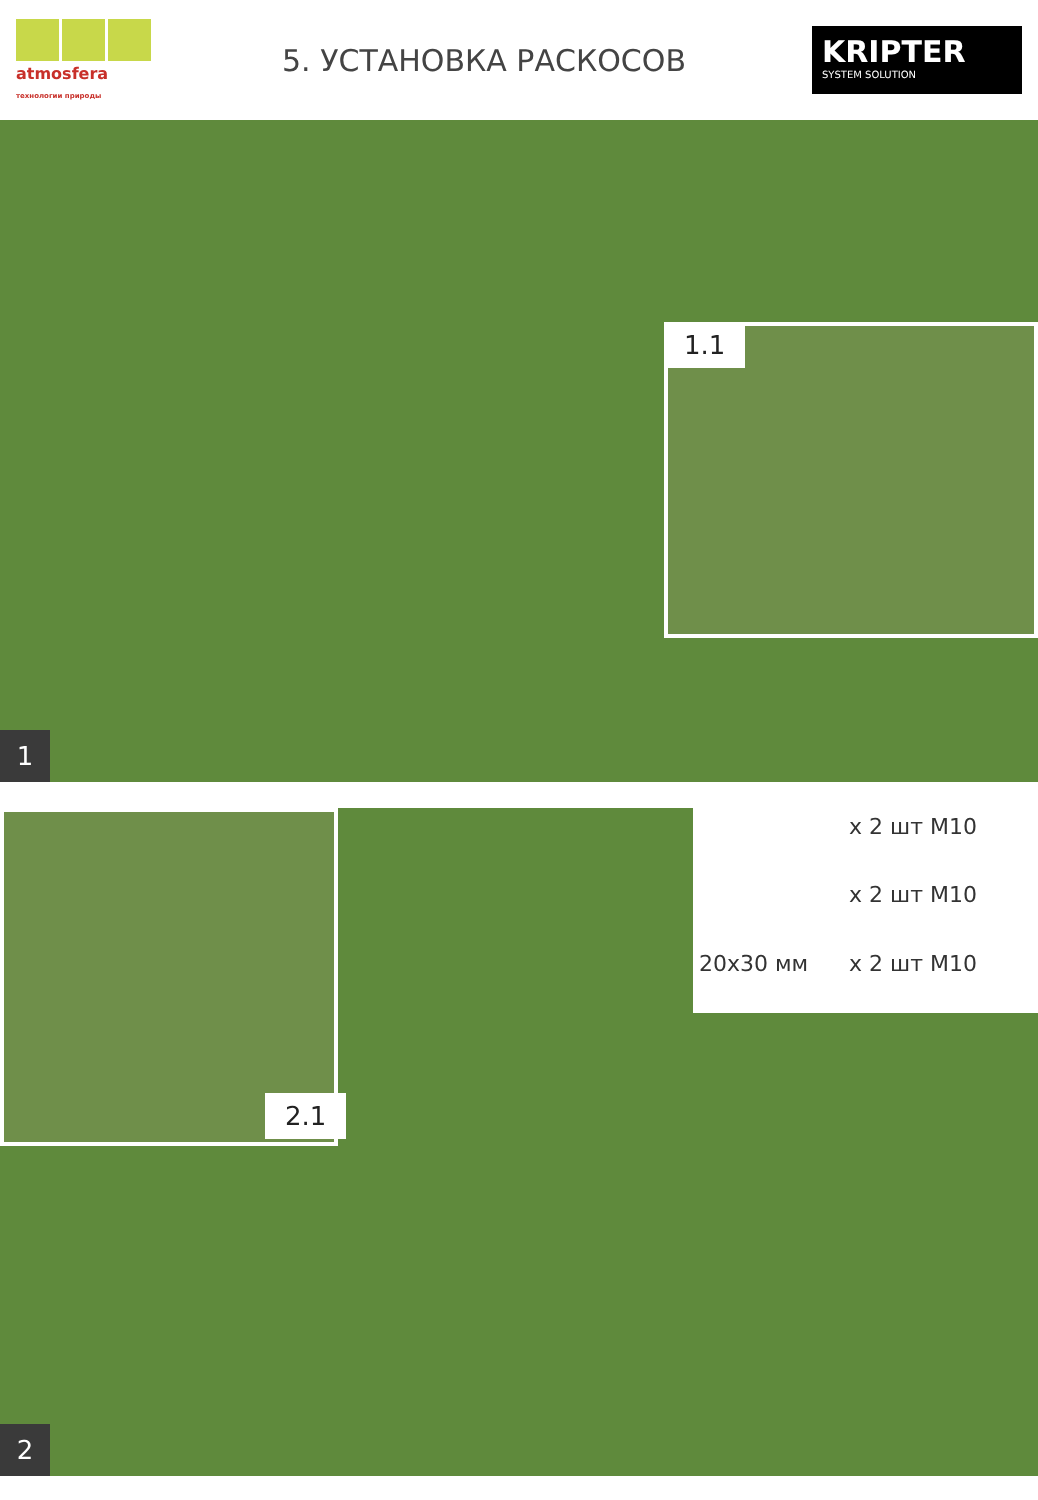atmosfera технологии природы
5. УСТАНОВКА РАСКОСОВ
KRIPTER
SYSTEM SOLUTION
1.1
1
2.1
x 2 шт M10
x 2 шт M10
20x30 мм
x 2 шт M10
2